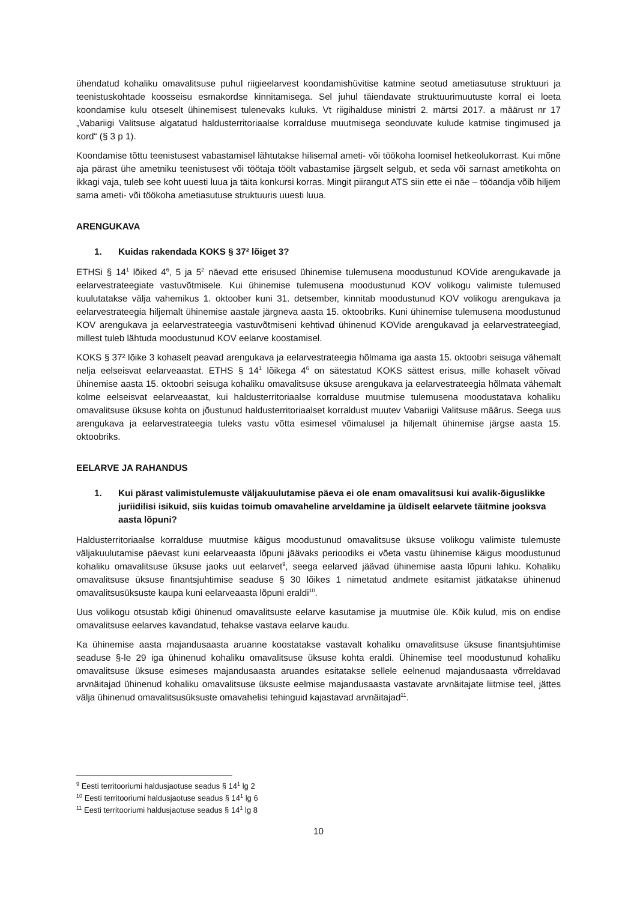ühendatud kohaliku omavalitsuse puhul riigieelarvest koondamishüvitise katmine seotud ametiasutuse struktuuri ja teenistuskohtade koosseisu esmakordse kinnitamisega. Sel juhul täiendavate struktuurimuutuste korral ei loeta koondamise kulu otseselt ühinemisest tulenevaks kuluks. Vt riigihalduse ministri 2. märtsi 2017. a määrust nr 17 „Vabariigi Valitsuse algatatud haldusterritoriaalse korralduse muutmisega seonduvate kulude katmise tingimused ja kord“ (§ 3 p 1).
Koondamise tõttu teenistusest vabastamisel lähtutakse hilisemal ameti- või töökoha loomisel hetkeolukorrast. Kui mõne aja pärast ühe ametniku teenistusest või töötaja töölt vabastamise järgselt selgub, et seda või sarnast ametikohta on ikkagi vaja, tuleb see koht uuesti luua ja täita konkursi korras. Mingit piirangut ATS siin ette ei näe – tööandja võib hiljem sama ameti- või töökoha ametiasutuse struktuuris uuesti luua.
ARENGUKAVA
1. Kuidas rakendada KOKS § 37² lõiget 3?
ETHSi § 14<sup>1</sup> lõiked 4<sup>6</sup>, 5 ja 5<sup>2</sup> näevad ette erisused ühinemise tulemusena moodustunud KOVide arengukavade ja eelarvestrateegiate vastuvõtmisele. Kui ühinemise tulemusena moodustunud KOV volikogu valimiste tulemused kuulutatakse välja vahemikus 1. oktoober kuni 31. detsember, kinnitab moodustunud KOV volikogu arengukava ja eelarvestrateegia hiljemalt ühinemise aastale järgneva aasta 15. oktoobriks. Kuni ühinemise tulemusena moodustunud KOV arengukava ja eelarvestrateegia vastuvõtmiseni kehtivad ühinenud KOVide arengukavad ja eelarvestrateegiad, millest tuleb lähtuda moodustunud KOV eelarve koostamisel.
KOKS § 37² lõike 3 kohaselt peavad arengukava ja eelarvestrateegia hõlmama iga aasta 15. oktoobri seisuga vähemalt nelja eelseisvat eelarveaastat. ETHS § 14<sup>1</sup> lõikega 4<sup>6</sup> on sätestatud KOKS sättest erisus, mille kohaselt võivad ühinemise aasta 15. oktoobri seisuga kohaliku omavalitsuse üksuse arengukava ja eelarvestrateegia hõlmata vähemalt kolme eelseisvat eelarveaastat, kui haldusterritoriaalse korralduse muutmise tulemusena moodustatava kohaliku omavalitsuse üksuse kohta on jõustunud haldusterritoriaalset korraldust muutev Vabariigi Valitsuse määrus. Seega uus arengukava ja eelarvestrateegia tuleks vastu võtta esimesel võimalusel ja hiljemalt ühinemise järgse aasta 15. oktoobriks.
EELARVE JA RAHANDUS
1. Kui pärast valimistulemuste väljakuulutamise päeva ei ole enam omavalitsusi kui avalik-õiguslikke juriidilisi isikuid, siis kuidas toimub omavaheline arveldamine ja üldiselt eelarvete täitmine jooksva aasta lõpuni?
Haldusterritoriaalse korralduse muutmise käigus moodustunud omavalitsuse üksuse volikogu valimiste tulemuste väljakuulutamise päevast kuni eelarveaasta lõpuni jäävaks perioodiks ei võeta vastu ühinemise käigus moodustunud kohaliku omavalitsuse üksuse jaoks uut eelarvet<sup>9</sup>, seega eelarved jäävad ühinemise aasta lõpuni lahku. Kohaliku omavalitsuse üksuse finantsjuhtimise seaduse § 30 lõikes 1 nimetatud andmete esitamist jätkatakse ühinenud omavalitsusüksuste kaupa kuni eelarveaasta lõpuni eraldi<sup>10</sup>.
Uus volikogu otsustab kõigi ühinenud omavalitsuste eelarve kasutamise ja muutmise üle. Kõik kulud, mis on endise omavalitsuse eelarves kavandatud, tehakse vastava eelarve kaudu.
Ka ühinemise aasta majandusaasta aruanne koostatakse vastavalt kohaliku omavalitsuse üksuse finantsjuhtimise seaduse §-le 29 iga ühinenud kohaliku omavalitsuse üksuse kohta eraldi. Ühinemise teel moodustunud kohaliku omavalitsuse üksuse esimeses majandusaasta aruandes esitatakse sellele eelnenud majandusaasta võrreldavad arvnäitajad ühinenud kohaliku omavalitsuse üksuste eelmise majandusaasta vastavate arvnäitajate liitmise teel, jättes välja ühinenud omavalitsusüksuste omavahelisi tehinguid kajastavad arvnäitajad<sup>11</sup>.
<sup>9</sup> Eesti territooriumi haldusjaotuse seadus § 14<sup>1</sup> lg 2
<sup>10</sup> Eesti territooriumi haldusjaotuse seadus § 14<sup>1</sup> lg 6
<sup>11</sup> Eesti territooriumi haldusjaotuse seadus § 14<sup>1</sup> lg 8
10